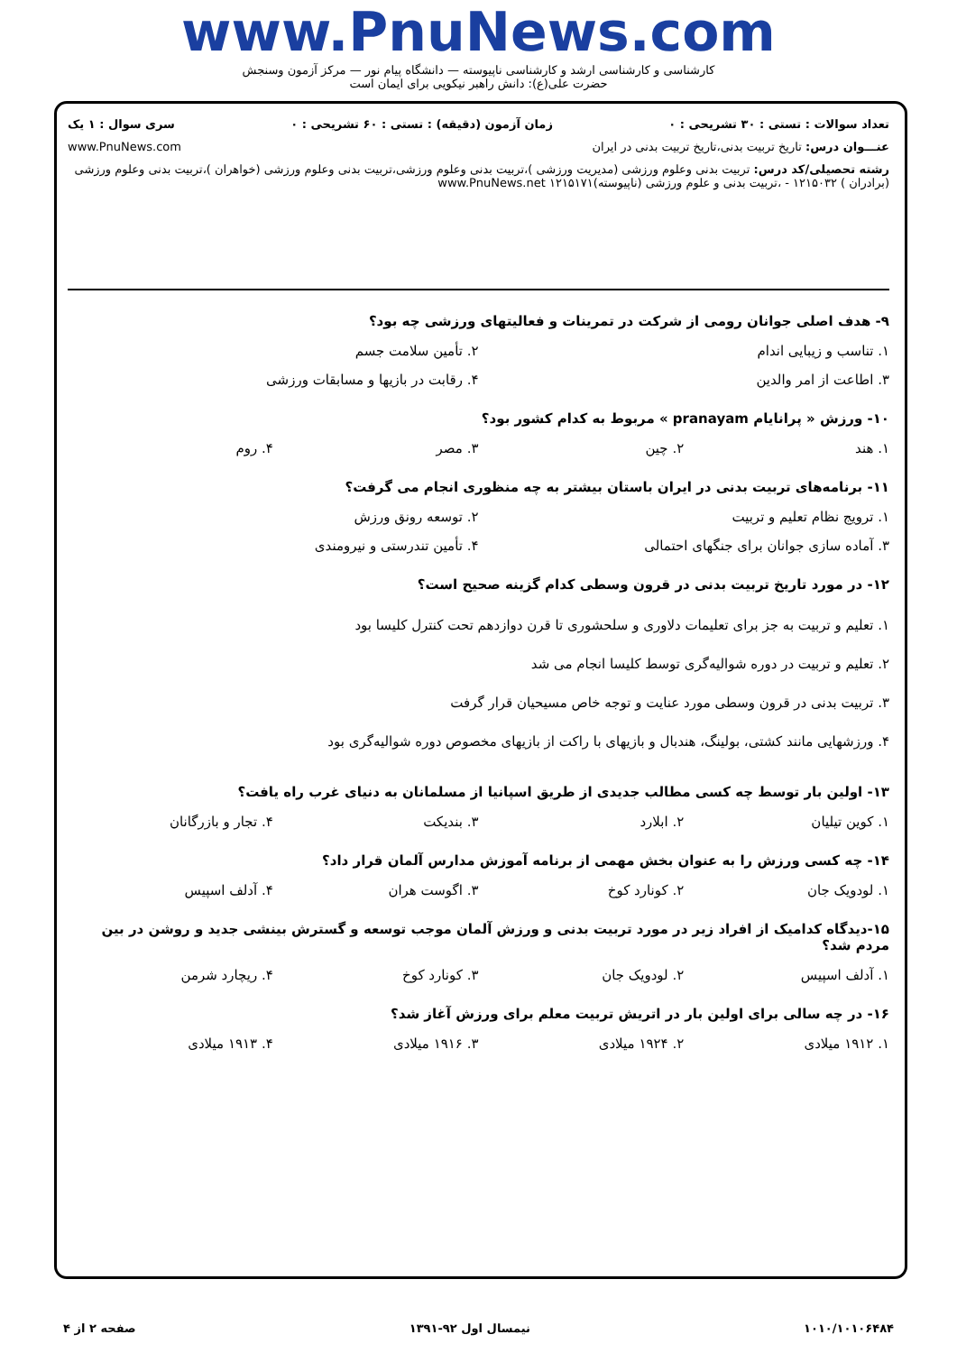www.PnuNews.com
کارشناسی و کارشناسی ارشد و کارشناسی ناپیوسته — دانشگاه پیام نور — مرکز آزمون وسنجش
حضرت علی(ع): دانش راهبر نیکویی برای ایمان است
تعداد سوالات : تستی : ۳۰ تشریحی : ۰ زمان آزمون (دقیقه) : تستی : ۶۰ تشریحی : ۰ سری سوال : ۱ یک
عنـــوان درس: تاریخ تربیت بدنی،تاریخ تربیت بدنی در ایران www.PnuNews.com
رشته تحصیلی/کد درس: تربیت بدنی وعلوم ورزشی (مدیریت ورزشی )،تربیت بدنی وعلوم ورزشی،تربیت بدنی وعلوم ورزشی (خواهران )،تربیت بدنی وعلوم ورزشی (برادران ) ۱۲۱۵۰۳۲ - ،تربیت بدنی و علوم ورزشی (ناپیوسته)۱۲۱۵۱۷۱ www.PnuNews.net
۹- هدف اصلی جوانان رومی از شرکت در تمرینات و فعالیتهای ورزشی چه بود؟
۱. تناسب و زیبایی اندام ۲. تأمین سلامت جسم
۳. اطاعت از امر والدین ۴. رقابت در بازیها و مسابقات ورزشی
۱۰- ورزش « پرانایام pranayam » مربوط به کدام کشور بود؟
۱. هند ۲. چین ۳. مصر ۴. روم
۱۱- برنامه‌های تربیت بدنی در ایران باستان بیشتر به چه منظوری انجام می گرفت؟
۱. ترویج نظام تعلیم و تربیت ۲. توسعه رونق ورزش
۳. آماده سازی جوانان برای جنگهای احتمالی ۴. تأمین تندرستی و نیرومندی
۱۲- در مورد تاریخ تربیت بدنی در قرون وسطی کدام گزینه صحیح است؟
۱. تعلیم و تربیت به جز برای تعلیمات دلاوری و سلحشوری تا قرن دوازدهم تحت کنترل کلیسا بود
۲. تعلیم و تربیت در دوره شوالیه‌گری توسط کلیسا انجام می شد
۳. تربیت بدنی در قرون وسطی مورد عنایت و توجه خاص مسیحیان قرار گرفت
۴. ورزشهایی مانند کشتی، بولینگ، هندبال و بازیهای با راکت از بازیهای مخصوص دوره شوالیه‌گری بود
۱۳- اولین بار توسط چه کسی مطالب جدیدی از طریق اسپانیا از مسلمانان به دنیای غرب راه یافت؟
۱. کوین تیلیان ۲. ابلارد ۳. بندیکت ۴. تجار و بازرگانان
۱۴- چه کسی ورزش را به عنوان بخش مهمی از برنامه آموزش مدارس آلمان قرار داد؟
۱. لودویک جان ۲. کونارد کوخ ۳. اگوست هران ۴. آدلف اسپیس
۱۵-دیدگاه کدامیک از افراد زیر در مورد تربیت بدنی و ورزش آلمان موجب توسعه و گسترش بینشی جدید و روشن در بین مردم شد؟
۱. آدلف اسپیس ۲. لودویک جان ۳. کونارد کوخ ۴. ریچارد شرمن
۱۶- در چه سالی برای اولین بار در اتریش تربیت معلم برای ورزش آغاز شد؟
۱. ۱۹۱۲ میلادی ۲. ۱۹۲۴ میلادی ۳. ۱۹۱۶ میلادی ۴. ۱۹۱۳ میلادی
۱۰۱۰/۱۰۱۰۶۴۸۴ نیمسال اول ۹۲-۱۳۹۱ صفحه ۲ از ۴